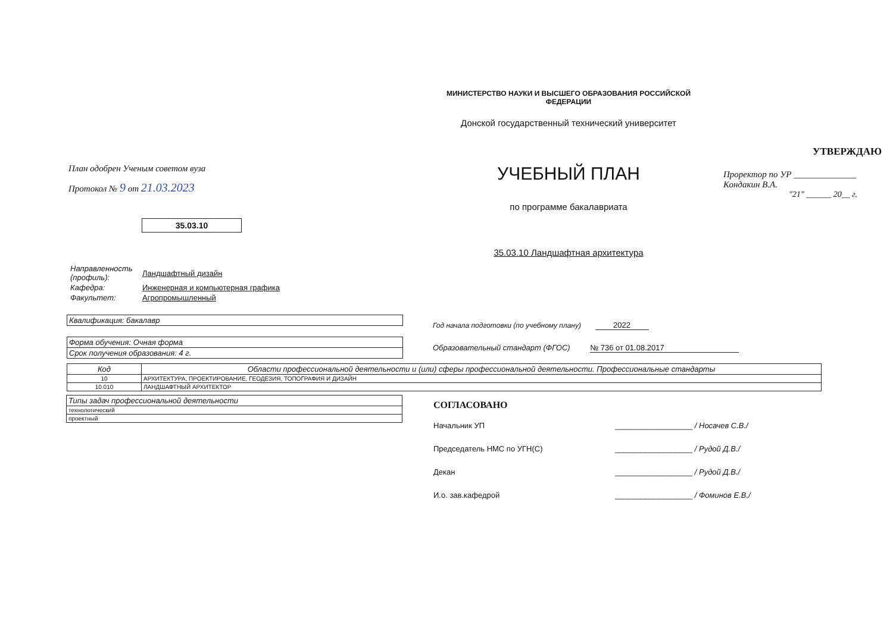План одобрен Ученым советом вуза
Протокол № 9 от 21.03.2023
35.03.10
МИНИСТЕРСТВО НАУКИ И ВЫСШЕГО ОБРАЗОВАНИЯ РОССИЙСКОЙ ФЕДЕРАЦИИ
Донской государственный технический университет
УЧЕБНЫЙ ПЛАН
по программе бакалавриата
35.03.10 Ландшафтная архитектура
УТВЕРЖДАЮ
Проректор по УР ______________ Кондакин В.А.
"21" ______ 20__ г.
| Направленность (профиль): | Ландшафтный дизайн |
| Кафедра: | Инженерная и компьютерная графика |
| Факультет: | Агропромышленный |
| Квалификация: бакалавр |
| Форма обучения: Очная форма |
| Срок получения образования: 4 г. |
Год начала подготовки (по учебному плану) 2022
Образовательный стандарт (ФГОС) № 736 от 01.08.2017
| Код | Области профессиональной деятельности и (или) сферы профессиональной деятельности. Профессиональные стандарты |
| --- | --- |
| 10 | АРХИТЕКТУРА, ПРОЕКТИРОВАНИЕ, ГЕОДЕЗИЯ, ТОПОГРАФИЯ И ДИЗАЙН |
| 10.010 | ЛАНДШАФТНЫЙ АРХИТЕКТОР |
| Типы задач профессиональной деятельности |
| технологический |
| проектный |
СОГЛАСОВАНО
| Начальник УП | __________________ / Носачев С.В./ |
| Председатель НМС по УГН(С) | __________________ / Рудой Д.В./ |
| Декан | __________________ / Рудой Д.В./ |
| И.о. зав.кафедрой | __________________ / Фоминов Е.В./ |